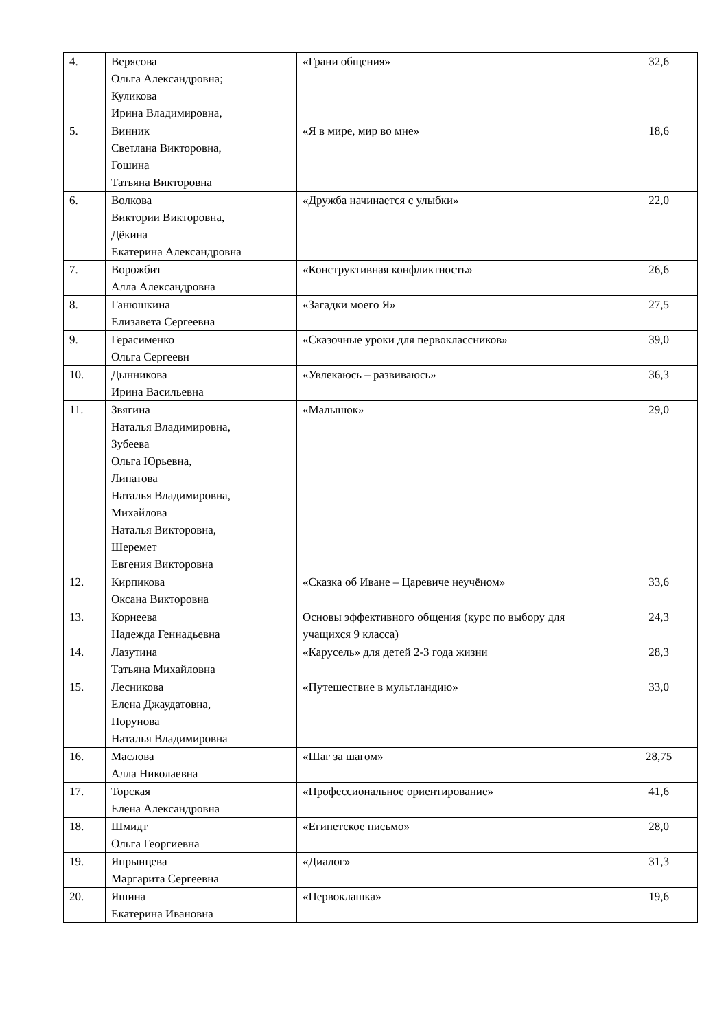| 4. | Верясова Ольга Александровна; Куликова Ирина Владимировна, | «Грани общения» | 32,6 |
| 5. | Винник Светлана Викторовна, Гошина Татьяна Викторовна | «Я в мире, мир во мне» | 18,6 |
| 6. | Волкова Виктории Викторовна, Дёкина Екатерина Александровна | «Дружба начинается с улыбки» | 22,0 |
| 7. | Ворожбит Алла Александровна | «Конструктивная конфликтность» | 26,6 |
| 8. | Ганюшкина Елизавета Сергеевна | «Загадки моего Я» | 27,5 |
| 9. | Герасименко Ольга Сергеевн | «Сказочные уроки для первоклассников» | 39,0 |
| 10. | Дынникова Ирина Васильевна | «Увлекаюсь – развиваюсь» | 36,3 |
| 11. | Звягина Наталья Владимировна, Зубеева Ольга Юрьевна, Липатова Наталья Владимировна, Михайлова Наталья Викторовна, Шеремет Евгения Викторовна | «Малышок» | 29,0 |
| 12. | Кирпикова Оксана Викторовна | «Сказка об Иване – Царевиче неучёном» | 33,6 |
| 13. | Корнеева Надежда Геннадьевна | Основы эффективного общения (курс по выбору для учащихся 9 класса) | 24,3 |
| 14. | Лазутина Татьяна Михайловна | «Карусель» для детей 2-3 года жизни | 28,3 |
| 15. | Лесникова Елена Джаудатовна, Порунова Наталья Владимировна | «Путешествие в мультландию» | 33,0 |
| 16. | Маслова Алла Николаевна | «Шаг за шагом» | 28,75 |
| 17. | Торская Елена Александровна | «Профессиональное ориентирование» | 41,6 |
| 18. | Шмидт Ольга Георгиевна | «Египетское письмо» | 28,0 |
| 19. | Япрынцева Маргарита Сергеевна | «Диалог» | 31,3 |
| 20. | Яшина Екатерина Ивановна | «Первоклашка» | 19,6 |